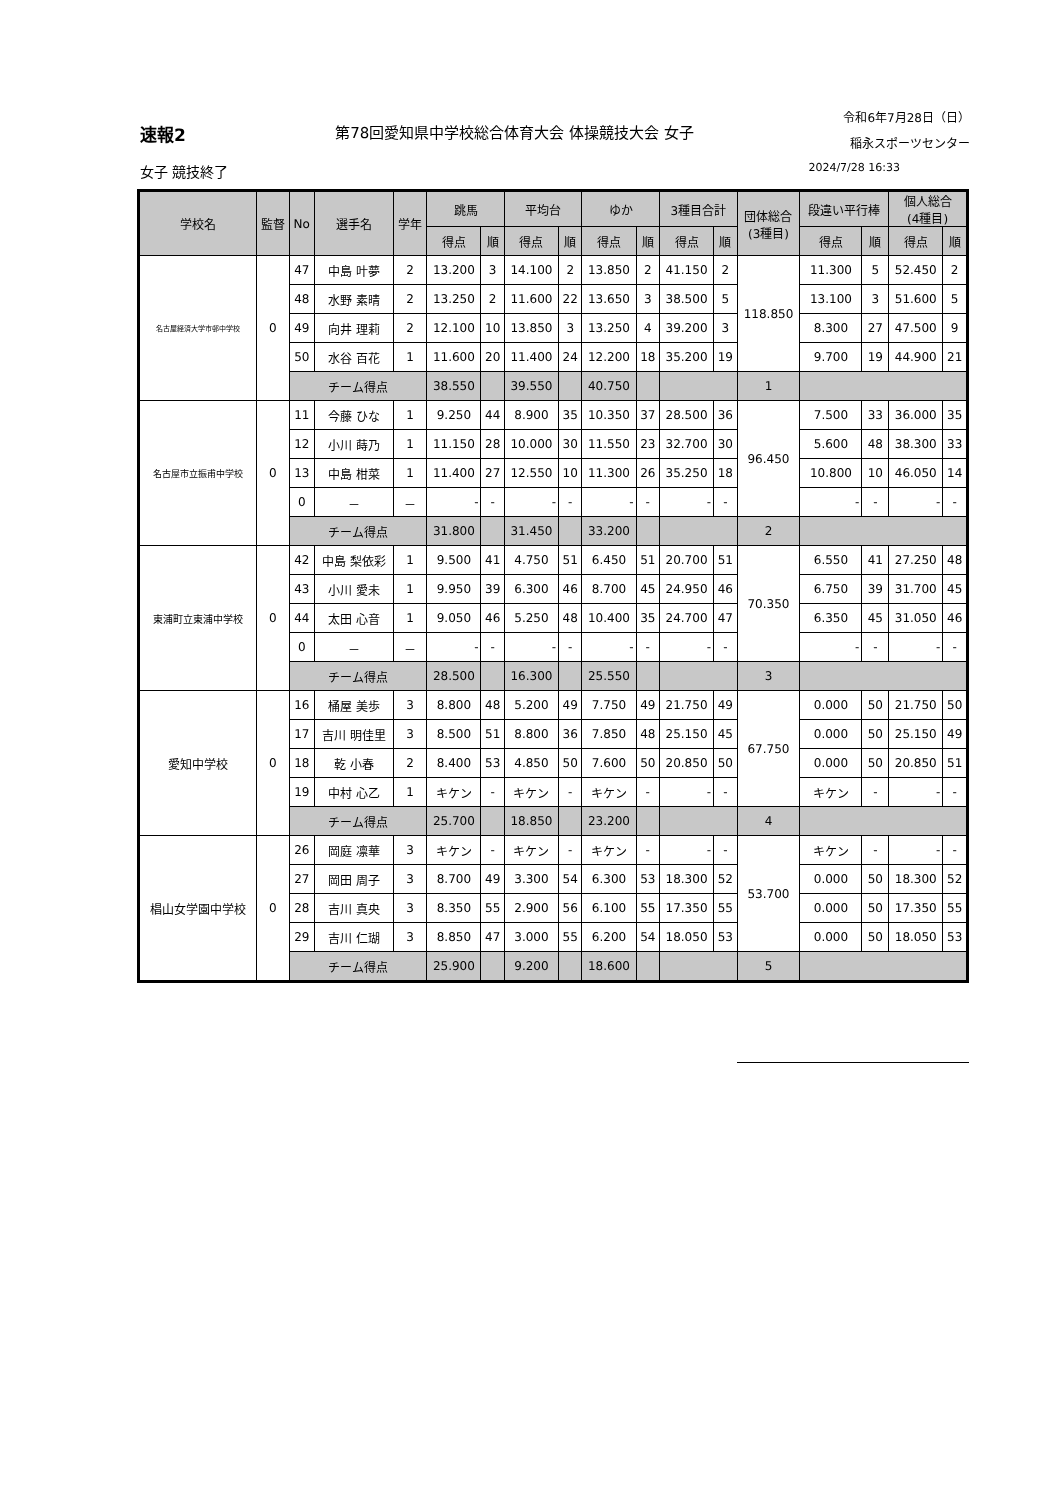速報2 第78回愛知県中学校総合体育大会 体操競技大会 女子 令和6年7月28日（日）
稲永スポーツセンター
女子 競技終了 2024/7/28 16:33
| 学校名 | 監督 | No | 選手名 | 学年 | 跳馬 | | 平均台 | | ゆか | | 3種目合計 | | 団体総合 (3種目) | 段違い平行棒 | | 個人総合 (4種目) | |
| --- | --- | --- | --- | --- | --- | --- | --- | --- | --- | --- | --- | --- | --- | --- | --- | --- | --- |
| | | | | | 得点 | 順 | 得点 | 順 | 得点 | 順 | 得点 | 順 | | 得点 | 順 | 得点 | 順 |
| 名古屋経済大学市邨中学校 | 0 | 47 | 中島 叶夢 | 2 | 13.200 | 3 | 14.100 | 2 | 13.850 | 2 | 41.150 | 2 | 118.850 | 11.300 | 5 | 52.450 | 2 |
| | | 48 | 水野 素晴 | 2 | 13.250 | 2 | 11.600 | 22 | 13.650 | 3 | 38.500 | 5 | | 13.100 | 3 | 51.600 | 5 |
| | | 49 | 向井 理莉 | 2 | 12.100 | 10 | 13.850 | 3 | 13.250 | 4 | 39.200 | 3 | | 8.300 | 27 | 47.500 | 9 |
| | | 50 | 水谷 百花 | 1 | 11.600 | 20 | 11.400 | 24 | 12.200 | 18 | 35.200 | 19 | | 9.700 | 19 | 44.900 | 21 |
| | | チーム得点 | | | 38.550 | | 39.550 | | 40.750 | | | | 1 | | | | |
| 名古屋市立振甫中学校 | 0 | 11 | 今藤 ひな | 1 | 9.250 | 44 | 8.900 | 35 | 10.350 | 37 | 28.500 | 36 | 96.450 | 7.500 | 33 | 36.000 | 35 |
| | | 12 | 小川 蒔乃 | 1 | 11.150 | 28 | 10.000 | 30 | 11.550 | 23 | 32.700 | 30 | | 5.600 | 48 | 38.300 | 33 |
| | | 13 | 中島 柑菜 | 1 | 11.400 | 27 | 12.550 | 10 | 11.300 | 26 | 35.250 | 18 | | 10.800 | 10 | 46.050 | 14 |
| | | 0 | － | － | - | - | - | - | - | - | - | - | | - | - | - | - |
| | | チーム得点 | | | 31.800 | | 31.450 | | 33.200 | | | | 2 | | | | |
| 東浦町立東浦中学校 | 0 | 42 | 中島 梨依彩 | 1 | 9.500 | 41 | 4.750 | 51 | 6.450 | 51 | 20.700 | 51 | 70.350 | 6.550 | 41 | 27.250 | 48 |
| | | 43 | 小川 愛未 | 1 | 9.950 | 39 | 6.300 | 46 | 8.700 | 45 | 24.950 | 46 | | 6.750 | 39 | 31.700 | 45 |
| | | 44 | 太田 心音 | 1 | 9.050 | 46 | 5.250 | 48 | 10.400 | 35 | 24.700 | 47 | | 6.350 | 45 | 31.050 | 46 |
| | | 0 | － | － | - | - | - | - | - | - | - | - | | - | - | - | - |
| | | チーム得点 | | | 28.500 | | 16.300 | | 25.550 | | | | 3 | | | | |
| 愛知中学校 | 0 | 16 | 桶屋 美歩 | 3 | 8.800 | 48 | 5.200 | 49 | 7.750 | 49 | 21.750 | 49 | 67.750 | 0.000 | 50 | 21.750 | 50 |
| | | 17 | 吉川 明佳里 | 3 | 8.500 | 51 | 8.800 | 36 | 7.850 | 48 | 25.150 | 45 | | 0.000 | 50 | 25.150 | 49 |
| | | 18 | 乾 小春 | 2 | 8.400 | 53 | 4.850 | 50 | 7.600 | 50 | 20.850 | 50 | | 0.000 | 50 | 20.850 | 51 |
| | | 19 | 中村 心乙 | 1 | キケン | - | キケン | - | キケン | - | - | - | | キケン | - | - | - |
| | | チーム得点 | | | 25.700 | | 18.850 | | 23.200 | | | | 4 | | | | |
| 椙山女学園中学校 | 0 | 26 | 岡庭 凛華 | 3 | キケン | - | キケン | - | キケン | - | - | - | 53.700 | キケン | - | - | - |
| | | 27 | 岡田 周子 | 3 | 8.700 | 49 | 3.300 | 54 | 6.300 | 53 | 18.300 | 52 | | 0.000 | 50 | 18.300 | 52 |
| | | 28 | 吉川 真央 | 3 | 8.350 | 55 | 2.900 | 56 | 6.100 | 55 | 17.350 | 55 | | 0.000 | 50 | 17.350 | 55 |
| | | 29 | 吉川 仁瑚 | 3 | 8.850 | 47 | 3.000 | 55 | 6.200 | 54 | 18.050 | 53 | | 0.000 | 50 | 18.050 | 53 |
| | | チーム得点 | | | 25.900 | | 9.200 | | 18.600 | | | | 5 | | | | |